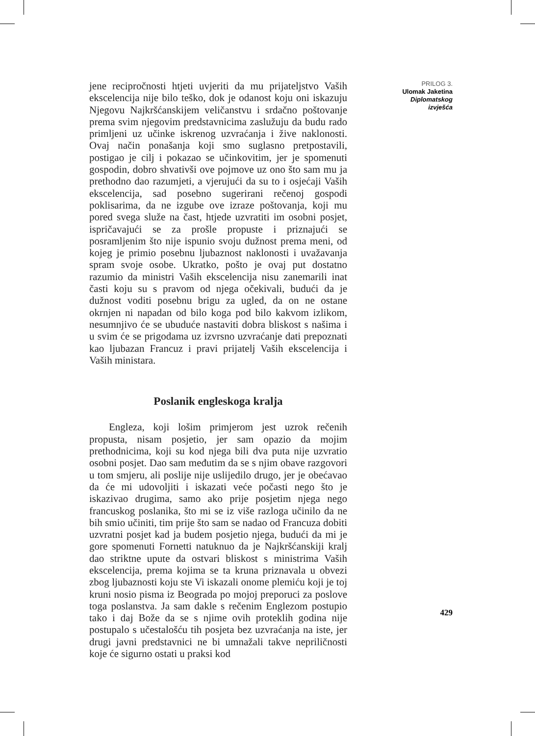jene recipročnosti htjeti uvjeriti da mu prijateljstvo Vaših ekscelencija nije bilo teško, dok je odanost koju oni iskazuju Njegovu Najkršćanskijem veličanstvu i srdačno poštovanje prema svim njegovim predstavnicima zaslužuju da budu rado primljeni uz učinke iskrenog uzvraćanja i žive naklonosti. Ovaj način ponašanja koji smo suglasno pretpostavili, postigao je cilj i pokazao se učinkovitim, jer je spomenuti gospodin, dobro shvativši ove pojmove uz ono što sam mu ja prethodno dao razumjeti, a vjerujući da su to i osjećaji Vaših ekscelencija, sad posebno sugerirani rečenoj gospodi poklisarima, da ne izgube ove izraze poštovanja, koji mu pored svega služe na čast, htjede uzvratiti im osobni posjet, ispričavajući se za prošle propuste i priznajući se posramljenim što nije ispunio svoju dužnost prema meni, od kojeg je primio posebnu ljubaznost naklonosti i uvažavanja spram svoje osobe. Ukratko, pošto je ovaj put dostatno razumio da ministri Vaših ekscelencija nisu zanemarili inat časti koju su s pravom od njega očekivali, budući da je dužnost voditi posebnu brigu za ugled, da on ne ostane okrnjen ni napadan od bilo koga pod bilo kakvom izlikom, nesumnjivo će se ubuduće nastaviti dobra bliskost s našima i u svim će se prigodama uz izvrsno uzvraćanje dati prepoznati kao ljubazan Francuz i pravi prijatelj Vaših ekscelencija i Vaših ministara.
Poslanik engleskoga kralja
Engleza, koji lošim primjerom jest uzrok rečenih propusta, nisam posjetio, jer sam opazio da mojim prethodnicima, koji su kod njega bili dva puta nije uzvratio osobni posjet. Dao sam međutim da se s njim obave razgovori u tom smjeru, ali poslije nije uslijedilo drugo, jer je obećavao da će mi udovoljiti i iskazati veće počasti nego što je iskazivao drugima, samo ako prije posjetim njega nego francuskog poslanika, što mi se iz više razloga učinilo da ne bih smio učiniti, tim prije što sam se nadao od Francuza dobiti uzvratni posjet kad ja budem posjetio njega, budući da mi je gore spomenuti Fornetti natuknuo da je Najkršćanskiji kralj dao striktne upute da ostvari bliskost s ministrima Vaših ekscelencija, prema kojima se ta kruna priznavala u obvezi zbog ljubaznosti koju ste Vi iskazali onome plemiću koji je toj kruni nosio pisma iz Beograda po mojoj preporuci za poslove toga poslanstva. Ja sam dakle s rečenim Englezom postupio tako i daj Bože da se s njime ovih proteklih godina nije postupalo s učestalošću tih posjeta bez uzvraćanja na iste, jer drugi javni predstavnici ne bi umnažali takve nepriličnosti koje će sigurno ostati u praksi kod
PRILOG 3.
Ulomak Jaketina
Diplomatskog
izvješća
429